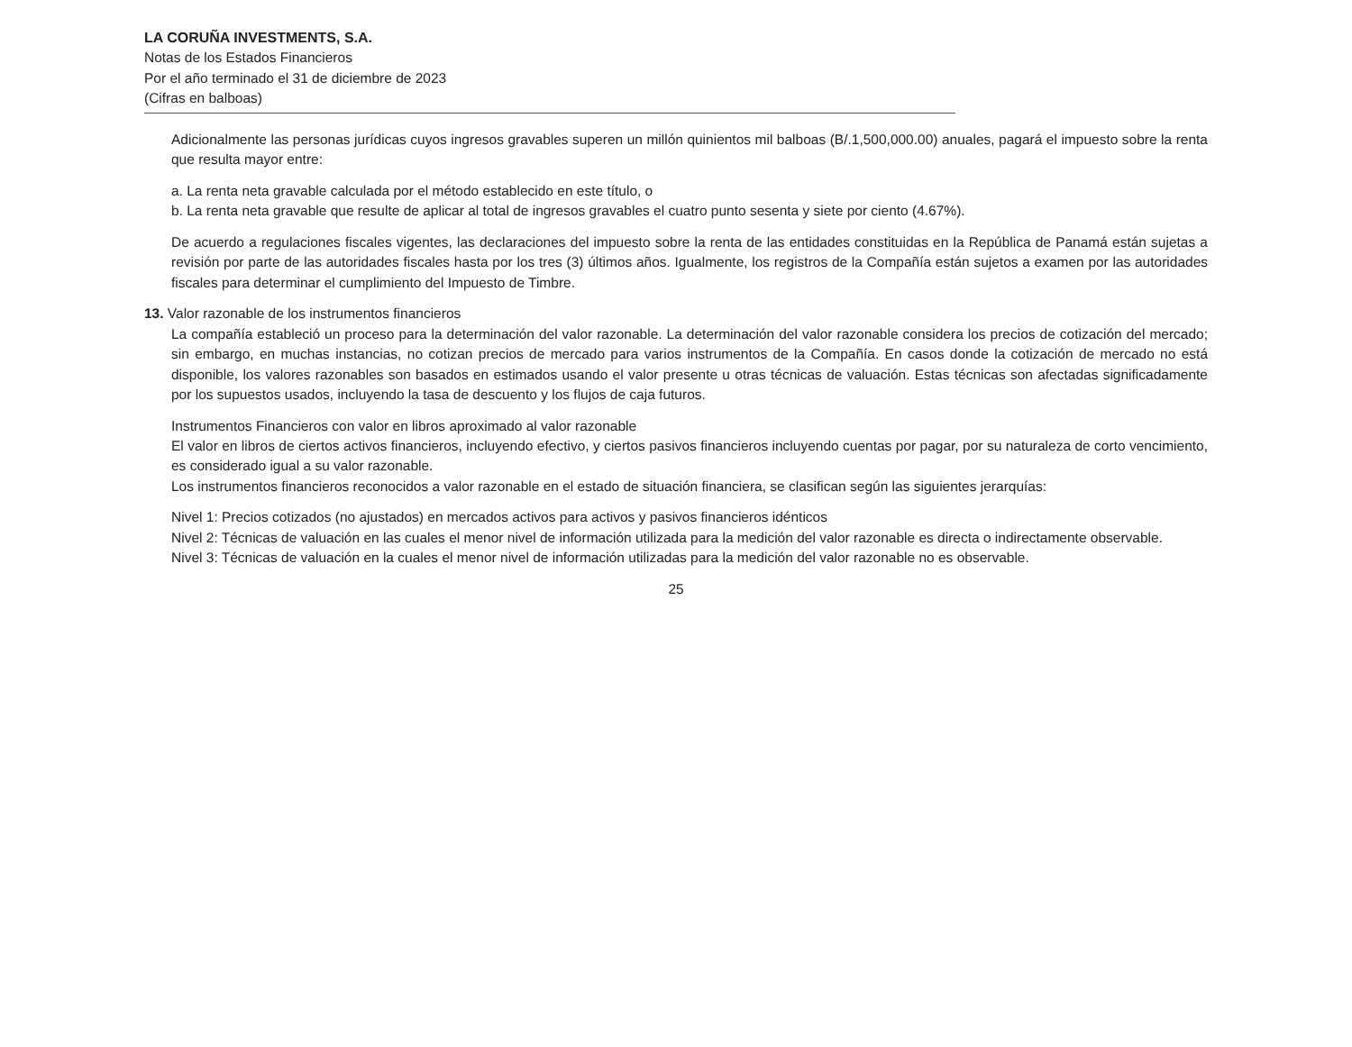LA CORUÑA INVESTMENTS, S.A.
Notas de los Estados Financieros
Por el año terminado el 31 de diciembre de 2023
(Cifras en balboas)
Adicionalmente las personas jurídicas cuyos ingresos gravables superen un millón quinientos mil balboas (B/.1,500,000.00) anuales, pagará el impuesto sobre la renta que resulta mayor entre:
a. La renta neta gravable calculada por el método establecido en este título, o
b. La renta neta gravable que resulte de aplicar al total de ingresos gravables el cuatro punto sesenta y siete por ciento (4.67%).
De acuerdo a regulaciones fiscales vigentes, las declaraciones del impuesto sobre la renta de las entidades constituidas en la República de Panamá están sujetas a revisión por parte de las autoridades fiscales hasta por los tres (3) últimos años. Igualmente, los registros de la Compañía están sujetos a examen por las autoridades fiscales para determinar el cumplimiento del Impuesto de Timbre.
13. Valor razonable de los instrumentos financieros
La compañía estableció un proceso para la determinación del valor razonable. La determinación del valor razonable considera los precios de cotización del mercado; sin embargo, en muchas instancias, no cotizan precios de mercado para varios instrumentos de la Compañía. En casos donde la cotización de mercado no está disponible, los valores razonables son basados en estimados usando el valor presente u otras técnicas de valuación. Estas técnicas son afectadas significadamente por los supuestos usados, incluyendo la tasa de descuento y los flujos de caja futuros.
Instrumentos Financieros con valor en libros aproximado al valor razonable
El valor en libros de ciertos activos financieros, incluyendo efectivo, y ciertos pasivos financieros incluyendo cuentas por pagar, por su naturaleza de corto vencimiento, es considerado igual a su valor razonable.
Los instrumentos financieros reconocidos a valor razonable en el estado de situación financiera, se clasifican según las siguientes jerarquías:
Nivel 1: Precios cotizados (no ajustados) en mercados activos para activos y pasivos financieros idénticos
Nivel 2: Técnicas de valuación en las cuales el menor nivel de información utilizada para la medición del valor razonable es directa o indirectamente observable.
Nivel 3: Técnicas de valuación en la cuales el menor nivel de información utilizadas para la medición del valor razonable no es observable.
25